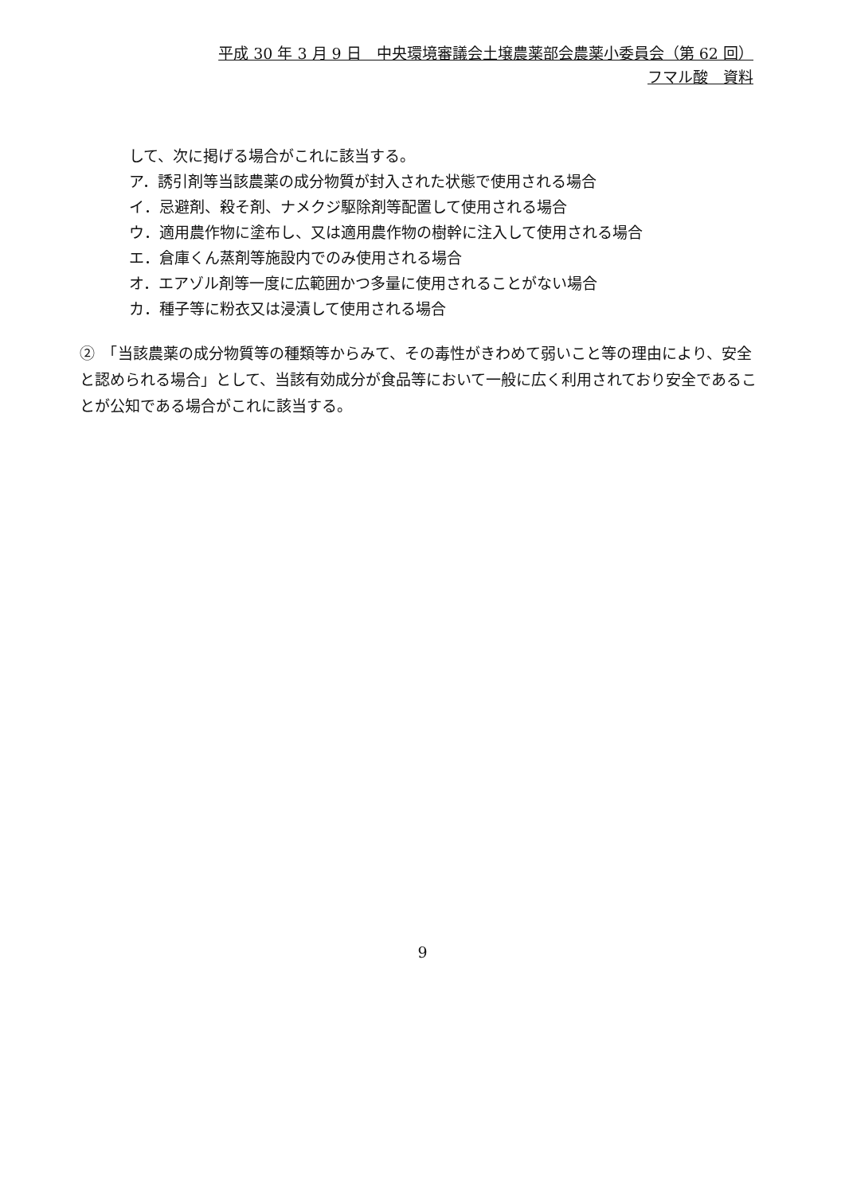平成 30 年 3 月 9 日　中央環境審議会土壌農薬部会農薬小委員会（第 62 回）
フマル酸　資料
して、次に掲げる場合がこれに該当する。
ア．誘引剤等当該農薬の成分物質が封入された状態で使用される場合
イ．忌避剤、殺そ剤、ナメクジ駆除剤等配置して使用される場合
ウ．適用農作物に塗布し、又は適用農作物の樹幹に注入して使用される場合
エ．倉庫くん蒸剤等施設内でのみ使用される場合
オ．エアゾル剤等一度に広範囲かつ多量に使用されることがない場合
カ．種子等に粉衣又は浸漬して使用される場合
②　「当該農薬の成分物質等の種類等からみて、その毒性がきわめて弱いこと等の理由により、安全と認められる場合」として、当該有効成分が食品等において一般に広く利用されており安全であることが公知である場合がこれに該当する。
9